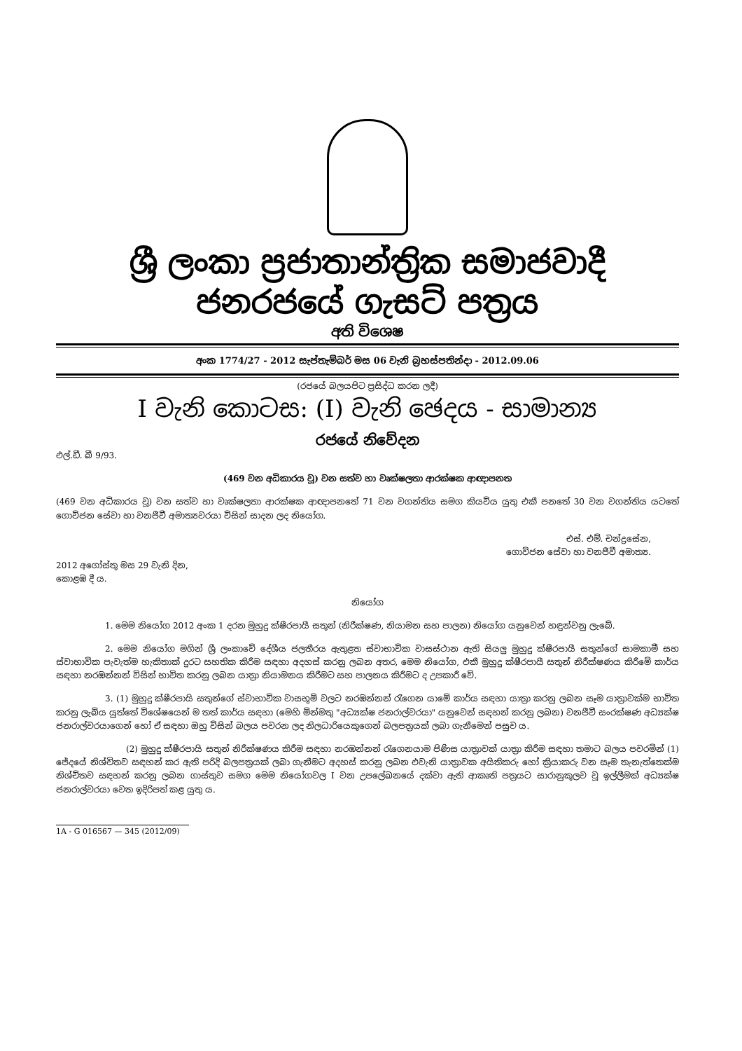ශ්‍රී ලංකා ප්‍රජාතාන්ත්‍රික සමාජවාදී ජනරජයේ ගැසට් පත්‍රය
අති විශෙෂ
අංක 1774/27 - 2012 සැප්තැම්බර් මස 06 වැනි බ්‍රහස්පතින්දා - 2012.09.06
(රජයේ බලයපිට ප්‍රසිද්ධ කරන ලදී)
I වැනි කොටස: (I) වැනි ඡෙදය - සාමාන්‍ය
රජයේ නිවේදන
එල්.ඩී. බී 9/93.
(469 වන අධිකාරය වූ) වන සත්ව හා වෘක්ෂලතා ආරක්ෂක ආඥාපනත
(469 වන අධිකාරය වූ) වන සත්ව හා වෘක්ෂලතා ආරක්ෂක ආඥාපනතේ 71 වන වගන්තිය සමග කියවිය යුතු එකී පනතේ 30 වන වගන්තිය යටතේ ගොවිජන සේවා හා වනජීවී අමාත්‍යවරයා විසින් සාදන ලද නියෝග.
එස්. එම්. චන්ද්‍රසේන,
ගොවිජන සේවා හා වනජීවී අමාත්‍ය.
2012 අගෝස්තු මස 29 වැනි දින,
කොළඹ දී ය.
නියෝග
1. මෙම නියෝග 2012 අංක 1 දරන මුහුදු ක්ෂීරපායී සතුන් (නිරීක්ෂණ, නියාමන සහ පාලන) නියෝග යනුවෙන් හඳුන්වනු ලැබේ.
2. මෙම නියෝග මගින් ශ්‍රී ලංකාවේ දේශීය ජලතීරය ඇතුළත ස්වාභාවික වාසස්ථාන ඇති සියලු මුහුදු ක්ෂීරපායී සතුන්ගේ සාමකාමී සහ ස්වාභාවික පැවැත්ම හැකිතාක් දුරට සහතික කිරීම සඳහා අදහස් කරනු ලබන අතර, මෙම නියෝග, එකී මුහුදු ක්ෂීරපායී සතුන් නිරීක්ෂණය කිරීමේ කාර්ය සඳහා නරඹන්නන් විසින් භාවිත කරනු ලබන යාත්‍රා නියාමනය කිරීමට සහ පාලනය කිරීමට ද උපකාරී වේ.
3. (1) මුහුදු ක්ෂීරපායි සතුන්ගේ ස්වාභාවික වාසභූමි වලට නරඹන්නන් රැගෙන යාමේ කාර්ය සඳහා යාත්‍රා කරනු ලබන සෑම යාත්‍රාවක්ම භාවිත කරනු ලැබිය යුත්තේ විශේෂයෙන් ම තත් කාර්ය සඳහා (මෙහි මින්මතු "අධ්‍යක්ෂ ජනරාල්වරයා" යනුවෙන් සඳහන් කරනු ලබන) වනජීවී සංරක්ෂණ අධ්‍යක්ෂ ජනරාල්වරයාගෙන් හෝ ඒ සඳහා ඔහු විසින් බලය පවරන ලද නිලධාරියෙකුගෙන් බලපත්‍රයක් ලබා ගැනීමෙන් පසුව ය.
(2) මුහුදු ක්ෂීරපායි සතුන් නිරීක්ෂණය කිරීම සඳහා නරඹන්නන් රැගෙනයාම පිණිස යාත්‍රාවක් යාත්‍රා කිරීම සඳහා තමාට බලය පවරමින් (1) ජේදයේ නිශ්චිතව සඳහන් කර ඇති පරිදි බලපත්‍රයක් ලබා ගැනීමට අදහස් කරනු ලබන එවැනි යාත්‍රාවක අයිතිකරු හෝ ක්‍රියාකරු වන සෑම තැනැත්තෙක්ම නිශ්චිතව සඳහන් කරනු ලබන ගාස්තුව සමග මෙම නියෝගවල I වන උපලේඛනයේ දක්වා ඇති ආකෘති පත්‍රයට සාරානුකූලව වූ ඉල්ලීමක් අධ්‍යක්ෂ ජනරාල්වරයා වෙත ඉදිරිපත් කළ යුතු ය.
1A - G 016567 — 345 (2012/09)